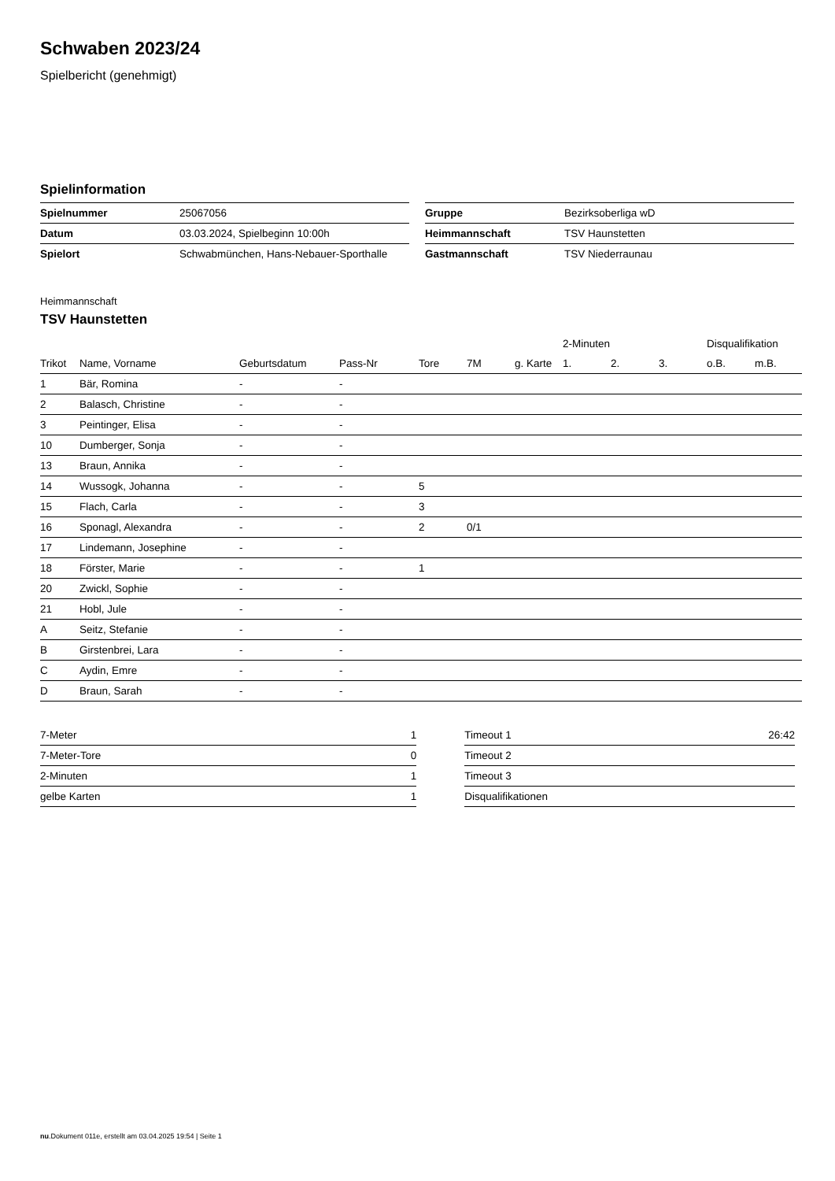Schwaben 2023/24
Spielbericht (genehmigt)
Spielinformation
| Spielnummer | 25067056 |
| Datum | 03.03.2024, Spielbeginn 10:00h |
| Spielort | Schwabmünchen, Hans-Nebauer-Sporthalle |
| Gruppe | Bezirksoberliga wD |
| Heimmannschaft | TSV Haunstetten |
| Gastmannschaft | TSV Niederraunau |
Heimmannschaft
TSV Haunstetten
| | | | | | | | 2-Minuten | | | Disqualifikation | |
| --- | --- | --- | --- | --- | --- | --- | --- | --- | --- | --- | --- |
| Trikot | Name, Vorname | Geburtsdatum | Pass-Nr | Tore | 7M | g. Karte | 1. | 2. | 3. | o.B. | m.B. |
| 1 | Bär, Romina | - | - | | | | | | | | |
| 2 | Balasch, Christine | - | - | | | | | | | | |
| 3 | Peintinger, Elisa | - | - | | | | | | | | |
| 10 | Dumberger, Sonja | - | - | | | | | | | | |
| 13 | Braun, Annika | - | - | | | | | | | | |
| 14 | Wussogk, Johanna | - | - | 5 | | | | | | | |
| 15 | Flach, Carla | - | - | 3 | | | | | | | |
| 16 | Sponagl, Alexandra | - | - | 2 | 0/1 | | | | | | |
| 17 | Lindemann, Josephine | - | - | | | | | | | | |
| 18 | Förster, Marie | - | - | 1 | | | | | | | |
| 20 | Zwickl, Sophie | - | - | | | | | | | | |
| 21 | Hobl, Jule | - | - | | | | | | | | |
| A | Seitz, Stefanie | - | - | | | | | | | | |
| B | Girstenbrei, Lara | - | - | | | | | | | | |
| C | Aydin, Emre | - | - | | | | | | | | |
| D | Braun, Sarah | - | - | | | | | | | | |
| 7-Meter | 1 |
| 7-Meter-Tore | 0 |
| 2-Minuten | 1 |
| gelbe Karten | 1 |
| Timeout 1 | 26:42 |
| Timeout 2 | |
| Timeout 3 | |
| Disqualifikationen | |
nu.Dokument 011e, erstellt am 03.04.2025 19:54 | Seite 1